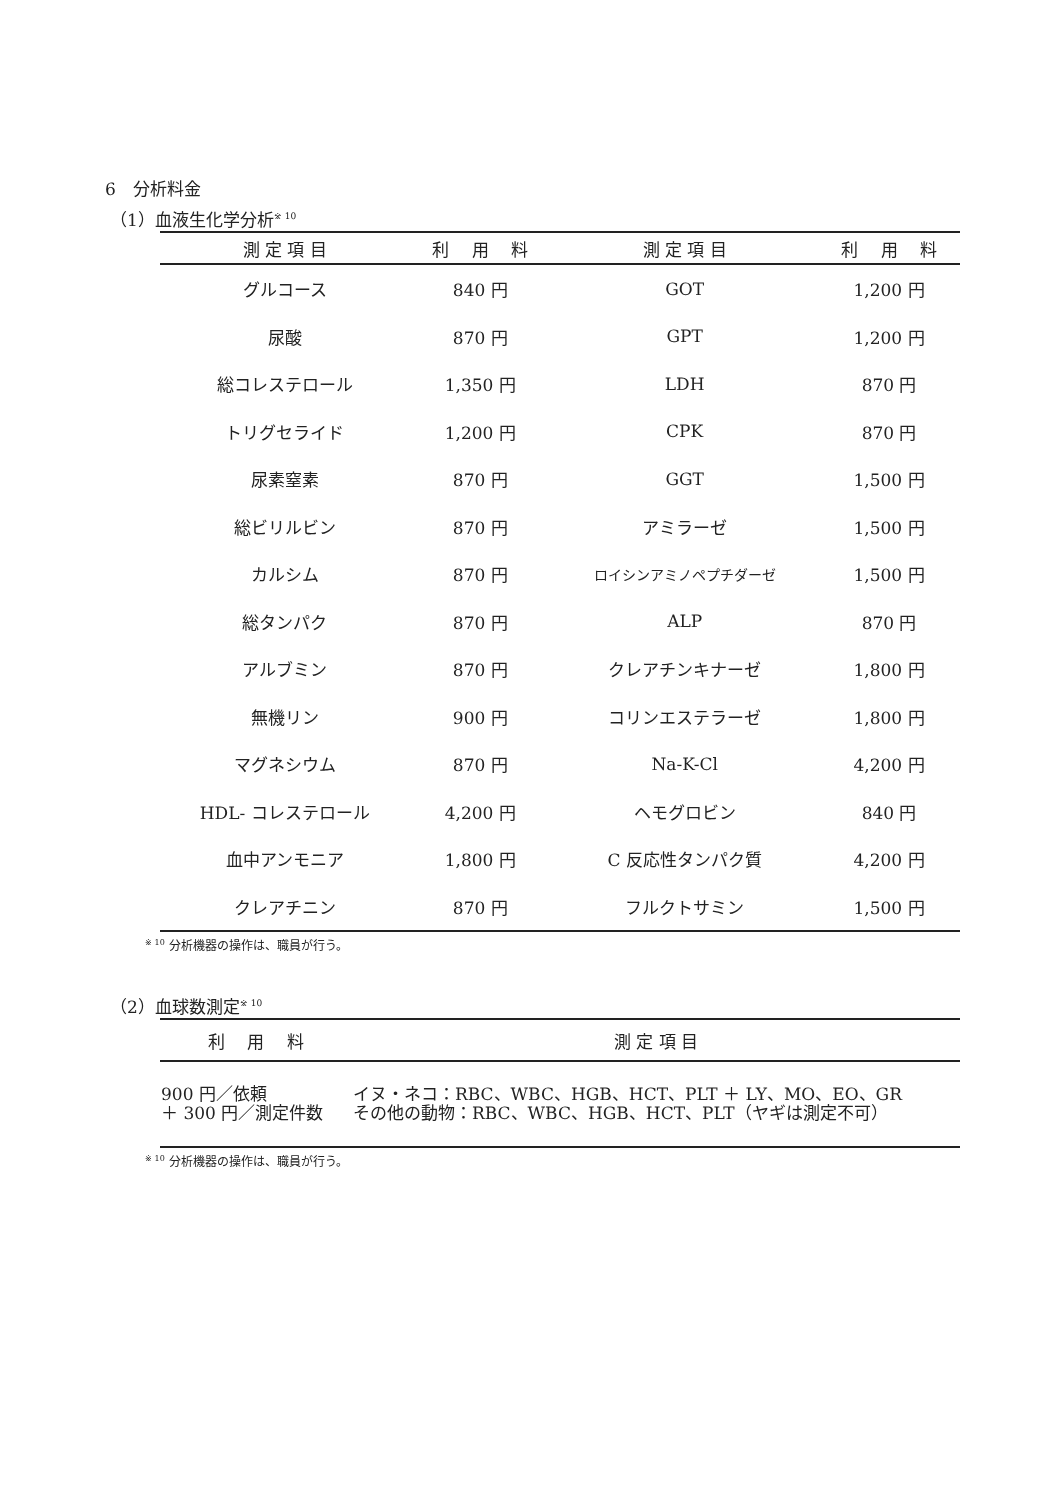6　分析料金
（1）血液生化学分析<sup>※ 10</sup>
| 測 定 項 目 | 利 用 料 | 測 定 項 目 | 利 用 料 |
| --- | --- | --- | --- |
| グルコース | 840 円 | GOT | 1,200 円 |
| 尿酸 | 870 円 | GPT | 1,200 円 |
| 総コレステロール | 1,350 円 | LDH | 870 円 |
| トリグセライド | 1,200 円 | CPK | 870 円 |
| 尿素窒素 | 870 円 | GGT | 1,500 円 |
| 総ビリルビン | 870 円 | アミラーゼ | 1,500 円 |
| カルシム | 870 円 | ロイシンアミノペプチダーゼ | 1,500 円 |
| 総タンパク | 870 円 | ALP | 870 円 |
| アルブミン | 870 円 | クレアチンキナーゼ | 1,800 円 |
| 無機リン | 900 円 | コリンエステラーゼ | 1,800 円 |
| マグネシウム | 870 円 | Na-K-Cl | 4,200 円 |
| HDL- コレステロール | 4,200 円 | ヘモグロビン | 840 円 |
| 血中アンモニア | 1,800 円 | C 反応性タンパク質 | 4,200 円 |
| クレアチニン | 870 円 | フルクトサミン | 1,500 円 |
<sup>※ 10</sup> 分析機器の操作は、職員が行う。
（2）血球数測定<sup>※ 10</sup>
| 利 用 料 | 測 定 項 目 |
| --- | --- |
| 900 円／依頼 ＋ 300 円／測定件数 | イヌ・ネコ：RBC、WBC、HGB、HCT、PLT ＋ LY、MO、EO、GR その他の動物：RBC、WBC、HGB、HCT、PLT（ヤギは測定不可） |
<sup>※ 10</sup> 分析機器の操作は、職員が行う。